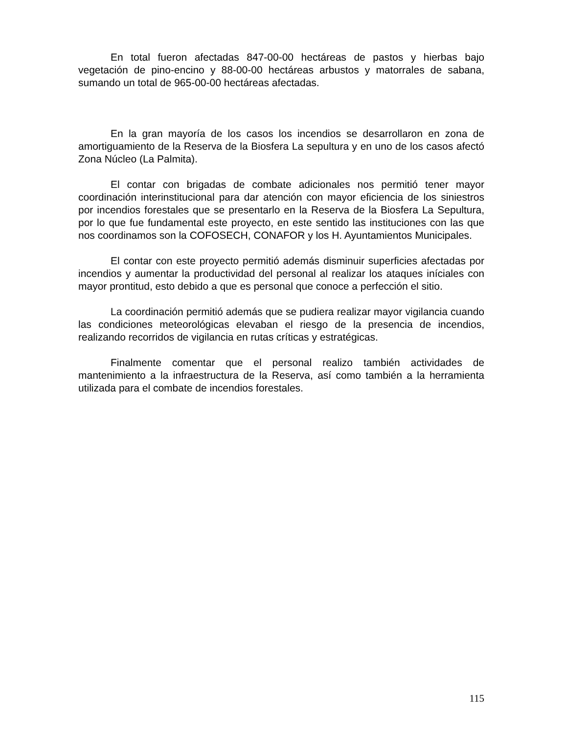En total fueron afectadas 847-00-00 hectáreas de pastos y hierbas bajo vegetación de pino-encino y 88-00-00 hectáreas arbustos y matorrales de sabana, sumando un total de 965-00-00 hectáreas afectadas.
En la gran mayoría de los casos los incendios se desarrollaron en zona de amortiguamiento de la Reserva de la Biosfera La sepultura y en uno de los casos afectó Zona Núcleo (La Palmita).
El contar con brigadas de combate adicionales nos permitió tener mayor coordinación interinstitucional para dar atención con mayor eficiencia de los siniestros por incendios forestales que se presentarlo en la Reserva de la Biosfera La Sepultura, por lo que fue fundamental este proyecto, en este sentido las instituciones con las que nos coordinamos son la COFOSECH, CONAFOR y los H. Ayuntamientos Municipales.
El contar con este proyecto permitió además disminuir superficies afectadas por incendios y aumentar la productividad del personal al realizar los ataques iníciales con mayor prontitud, esto debido a que es personal que conoce a perfección el sitio.
La coordinación permitió además que se pudiera realizar mayor vigilancia cuando las condiciones meteorológicas elevaban el riesgo de la presencia de incendios, realizando recorridos de vigilancia en rutas críticas y estratégicas.
Finalmente comentar que el personal realizo también actividades de mantenimiento a la infraestructura de la Reserva, así como también a la herramienta utilizada para el combate de incendios forestales.
115